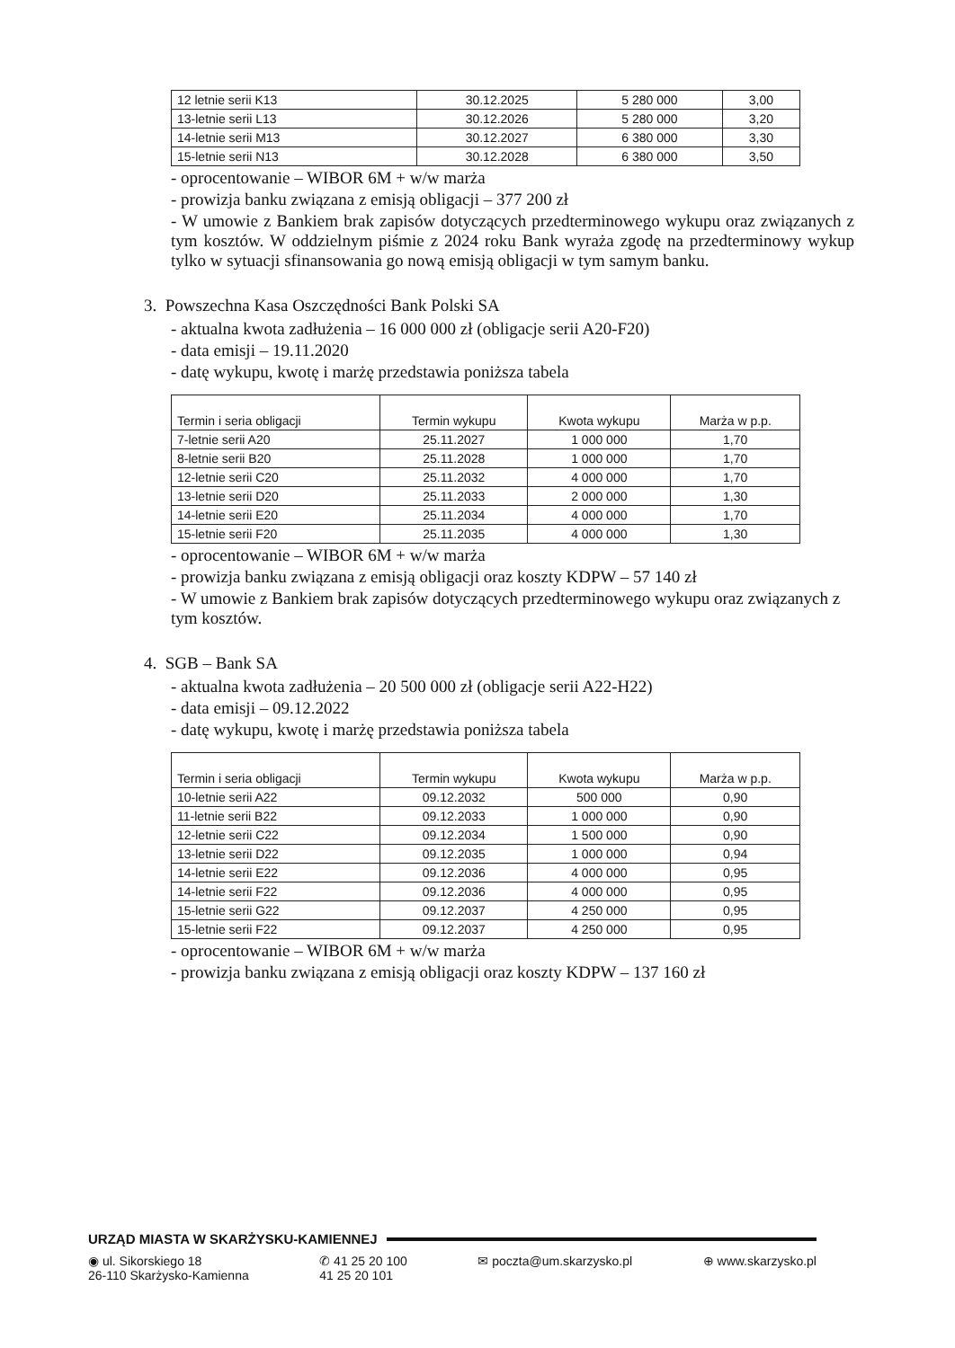| 12 letnie serii K13 | 30.12.2025 | 5 280 000 | 3,00 |
| 13-letnie serii L13 | 30.12.2026 | 5 280 000 | 3,20 |
| 14-letnie serii M13 | 30.12.2027 | 6 380 000 | 3,30 |
| 15-letnie serii N13 | 30.12.2028 | 6 380 000 | 3,50 |
- oprocentowanie – WIBOR 6M + w/w marża
- prowizja banku związana z emisją obligacji – 377 200 zł
- W umowie z Bankiem brak zapisów dotyczących przedterminowego wykupu oraz związanych z tym kosztów. W oddzielnym piśmie z 2024 roku Bank wyraża zgodę na przedterminowy wykup tylko w sytuacji sfinansowania go nową emisją obligacji w tym samym banku.
3. Powszechna Kasa Oszczędności Bank Polski SA
- aktualna kwota zadłużenia – 16 000 000 zł (obligacje serii A20-F20)
- data emisji – 19.11.2020
- datę wykupu, kwotę i marżę przedstawia poniższa tabela
| Termin i seria obligacji | Termin wykupu | Kwota wykupu | Marża w p.p. |
| --- | --- | --- | --- |
| 7-letnie serii A20 | 25.11.2027 | 1 000 000 | 1,70 |
| 8-letnie serii B20 | 25.11.2028 | 1 000 000 | 1,70 |
| 12-letnie serii C20 | 25.11.2032 | 4 000 000 | 1,70 |
| 13-letnie serii D20 | 25.11.2033 | 2 000 000 | 1,30 |
| 14-letnie serii E20 | 25.11.2034 | 4 000 000 | 1,70 |
| 15-letnie serii F20 | 25.11.2035 | 4 000 000 | 1,30 |
- oprocentowanie – WIBOR 6M + w/w marża
- prowizja banku związana z emisją obligacji oraz koszty KDPW – 57 140 zł
- W umowie z Bankiem brak zapisów dotyczących przedterminowego wykupu oraz związanych z tym kosztów.
4. SGB – Bank SA
- aktualna kwota zadłużenia – 20 500 000 zł (obligacje serii A22-H22)
- data emisji – 09.12.2022
- datę wykupu, kwotę i marżę przedstawia poniższa tabela
| Termin i seria obligacji | Termin wykupu | Kwota wykupu | Marża w p.p. |
| --- | --- | --- | --- |
| 10-letnie serii A22 | 09.12.2032 | 500 000 | 0,90 |
| 11-letnie serii B22 | 09.12.2033 | 1 000 000 | 0,90 |
| 12-letnie serii C22 | 09.12.2034 | 1 500 000 | 0,90 |
| 13-letnie serii D22 | 09.12.2035 | 1 000 000 | 0,94 |
| 14-letnie serii E22 | 09.12.2036 | 4 000 000 | 0,95 |
| 14-letnie serii F22 | 09.12.2036 | 4 000 000 | 0,95 |
| 15-letnie serii G22 | 09.12.2037 | 4 250 000 | 0,95 |
| 15-letnie serii F22 | 09.12.2037 | 4 250 000 | 0,95 |
- oprocentowanie – WIBOR 6M + w/w marża
- prowizja banku związana z emisją obligacji oraz koszty KDPW – 137 160 zł
URZĄD MIASTA W SKARŻYSKU-KAMIENNEJ
◉ ul. Sikorskiego 18
26-110 Skarżysko-Kamienna
✆ 41 25 20 100
41 25 20 101
✉ poczta@um.skarzysko.pl ⊕ www.skarzysko.pl